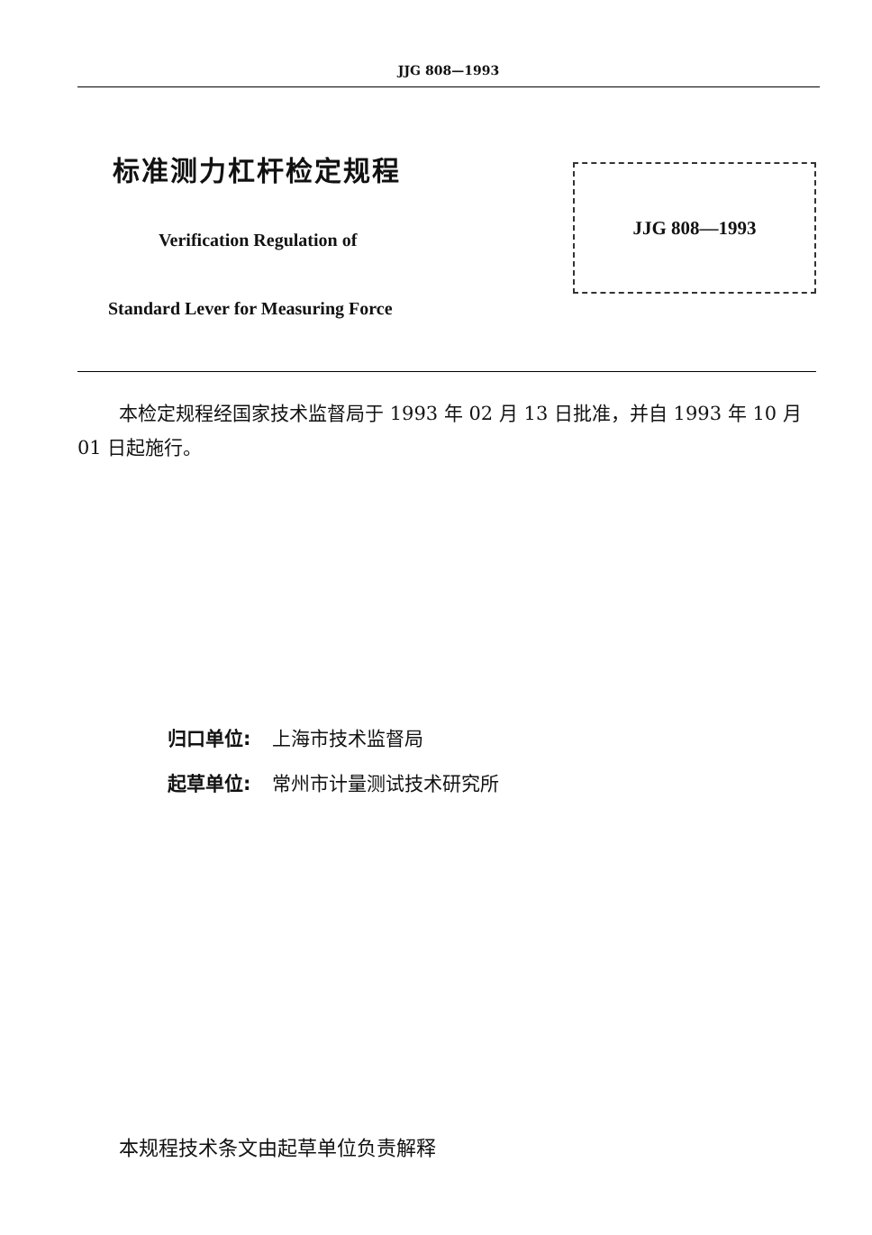JJG 808—1993
标准测力杠杆检定规程
Verification Regulation of
Standard Lever for Measuring Force
JJG 808—1993
本检定规程经国家技术监督局于 1993 年 02 月 13 日批准，并自 1993 年 10 月 01 日起施行。
归口单位: 上海市技术监督局
起草单位: 常州市计量测试技术研究所
本规程技术条文由起草单位负责解释